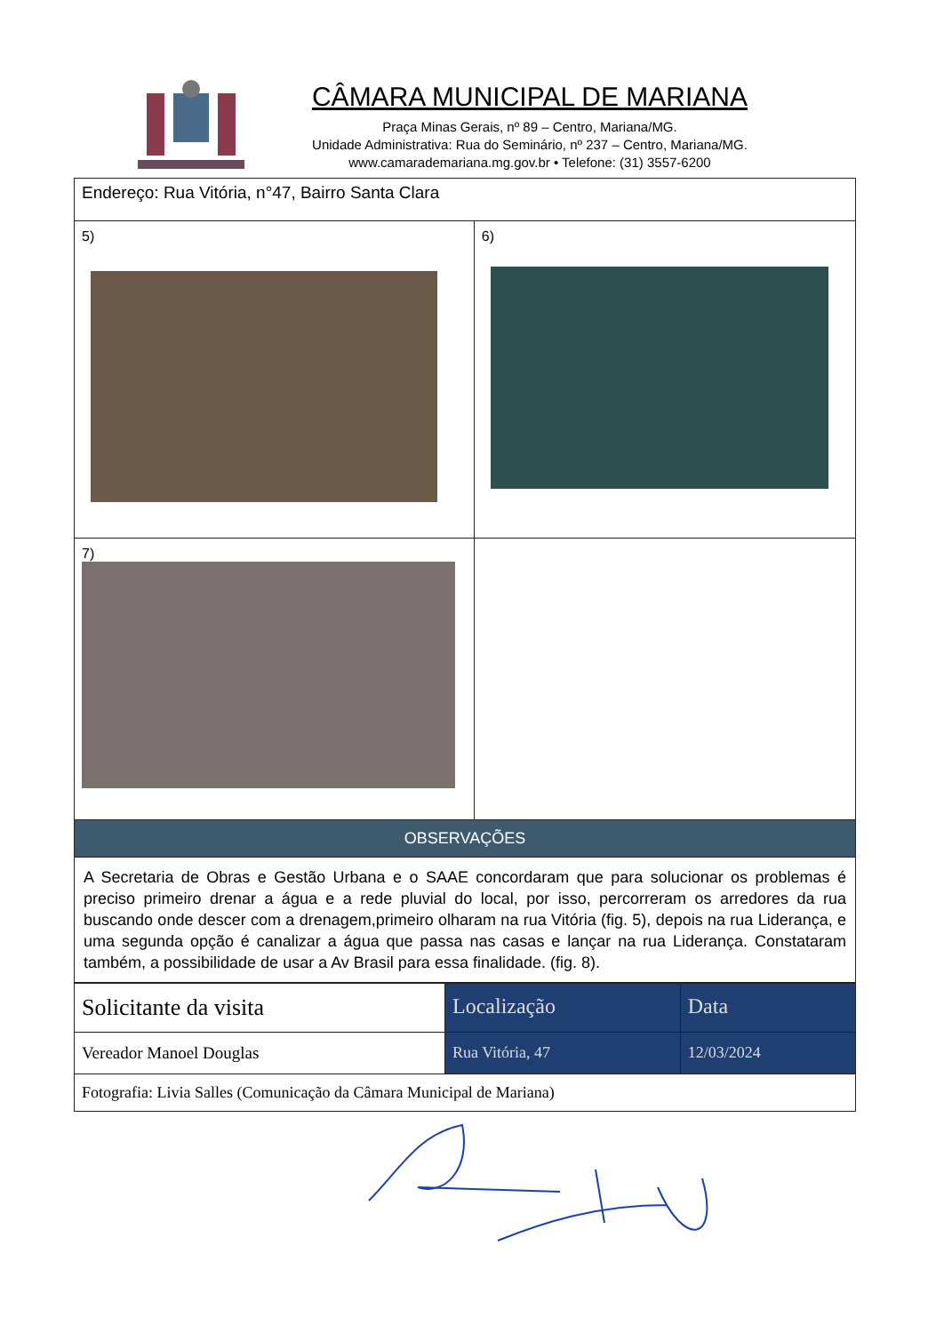CÂMARA MUNICIPAL DE MARIANA
Praça Minas Gerais, nº 89 – Centro, Mariana/MG.
Unidade Administrativa: Rua do Seminário, nº 237 – Centro, Mariana/MG.
www.camarademariana.mg.gov.br • Telefone: (31) 3557-6200
| Endereço: Rua Vitória, n°47, Bairro Santa Clara | |
| 5) | 6) |
| 7) | |
| OBSERVAÇÕES | |
| A Secretaria de Obras e Gestão Urbana e o SAAE concordaram que para solucionar os problemas é preciso primeiro drenar a água e a rede pluvial do local, por isso, percorreram os arredores da rua buscando onde descer com a drenagem,primeiro olharam na rua Vitória (fig. 5), depois na rua Liderança, e uma segunda opção é canalizar a água que passa nas casas e lançar na rua Liderança. Constataram também, a possibilidade de usar a Av Brasil para essa finalidade. (fig. 8). | |
| Solicitante da visita | Localização | Data |
| Vereador Manoel Douglas | Rua Vitória, 47 | 12/03/2024 |
| Fotografia: Livia Salles (Comunicação da Câmara Municipal de Mariana) | | |